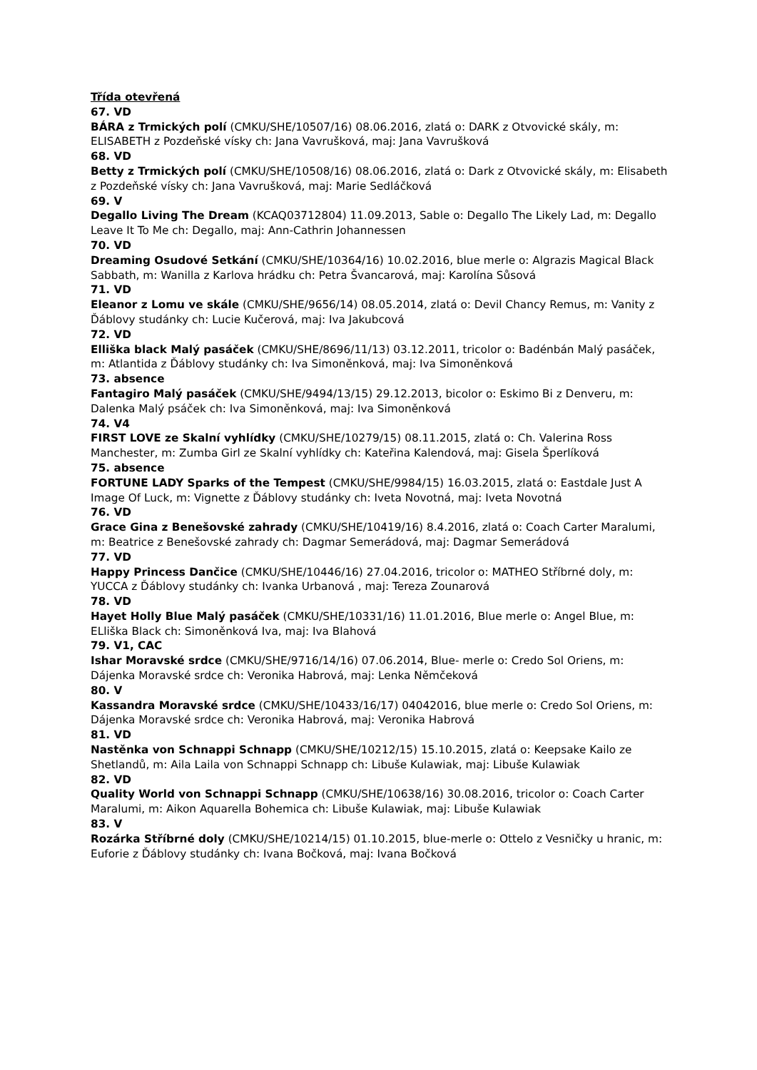Třída otevřená
67. VD
BÁRA z Trmických polí (CMKU/SHE/10507/16) 08.06.2016, zlatá o: DARK z Otvovické skály, m: ELISABETH z Pozdeňské vísky ch: Jana Vavrušková, maj: Jana Vavrušková
68. VD
Betty z Trmických polí (CMKU/SHE/10508/16) 08.06.2016, zlatá o: Dark z Otvovické skály, m: Elisabeth z Pozdeňské vísky ch: Jana Vavrušková, maj: Marie Sedláčková
69. V
Degallo Living The Dream (KCAQ03712804) 11.09.2013, Sable o: Degallo The Likely Lad, m: Degallo Leave It To Me ch: Degallo, maj: Ann-Cathrin Johannessen
70. VD
Dreaming Osudové Setkání (CMKU/SHE/10364/16) 10.02.2016, blue merle o: Algrazis Magical Black Sabbath, m: Wanilla z Karlova hrádku ch: Petra Švancarová, maj: Karolína Sůsová
71. VD
Eleanor z Lomu ve skále (CMKU/SHE/9656/14) 08.05.2014, zlatá o: Devil Chancy Remus, m: Vanity z Ďáblovy studánky ch: Lucie Kučerová, maj: Iva Jakubcová
72. VD
Elliška black Malý pasáček (CMKU/SHE/8696/11/13) 03.12.2011, tricolor o: Badénbán Malý pasáček, m: Atlantida z Ďáblovy studánky ch: Iva Simoněnková, maj: Iva Simoněnková
73. absence
Fantagiro Malý pasáček (CMKU/SHE/9494/13/15) 29.12.2013, bicolor o: Eskimo Bi z Denveru, m: Dalenka Malý psáček ch: Iva Simoněnková, maj: Iva Simoněnková
74. V4
FIRST LOVE ze Skalní vyhlídky (CMKU/SHE/10279/15) 08.11.2015, zlatá o: Ch. Valerina Ross Manchester, m: Zumba Girl ze Skalní vyhlídky ch: Kateřina Kalendová, maj: Gisela Šperlíková
75. absence
FORTUNE LADY Sparks of the Tempest (CMKU/SHE/9984/15) 16.03.2015, zlatá o: Eastdale Just A Image Of Luck, m: Vignette z Ďáblovy studánky ch: Iveta Novotná, maj: Iveta Novotná
76. VD
Grace Gina z Benešovské zahrady (CMKU/SHE/10419/16) 8.4.2016, zlatá o: Coach Carter Maralumi, m: Beatrice z Benešovské zahrady ch: Dagmar Semerádová, maj: Dagmar Semerádová
77. VD
Happy Princess Dančice (CMKU/SHE/10446/16) 27.04.2016, tricolor o: MATHEO Stříbrné doly, m: YUCCA z Ďáblovy studánky ch: Ivanka Urbanová , maj: Tereza Zounarová
78. VD
Hayet Holly Blue Malý pasáček (CMKU/SHE/10331/16) 11.01.2016, Blue merle o: Angel Blue, m: ELliška Black ch: Simoněnková Iva, maj: Iva Blahová
79. V1, CAC
Ishar Moravské srdce (CMKU/SHE/9716/14/16) 07.06.2014, Blue- merle o: Credo Sol Oriens, m: Dájenka Moravské srdce ch: Veronika Habrová, maj: Lenka Němčeková
80. V
Kassandra Moravské srdce (CMKU/SHE/10433/16/17) 04042016, blue merle o: Credo Sol Oriens, m: Dájenka Moravské srdce ch: Veronika Habrová, maj: Veronika Habrová
81. VD
Nastěnka von Schnappi Schnapp (CMKU/SHE/10212/15) 15.10.2015, zlatá o: Keepsake Kailo ze Shetlandů, m: Aila Laila von Schnappi Schnapp ch: Libuše Kulawiak, maj: Libuše Kulawiak
82. VD
Quality World von Schnappi Schnapp (CMKU/SHE/10638/16) 30.08.2016, tricolor o: Coach Carter Maralumi, m: Aikon Aquarella Bohemica ch: Libuše Kulawiak, maj: Libuše Kulawiak
83. V
Rozárka Stříbrné doly (CMKU/SHE/10214/15) 01.10.2015, blue-merle o: Ottelo z Vesničky u hranic, m: Euforie z Ďáblovy studánky ch: Ivana Bočková, maj: Ivana Bočková